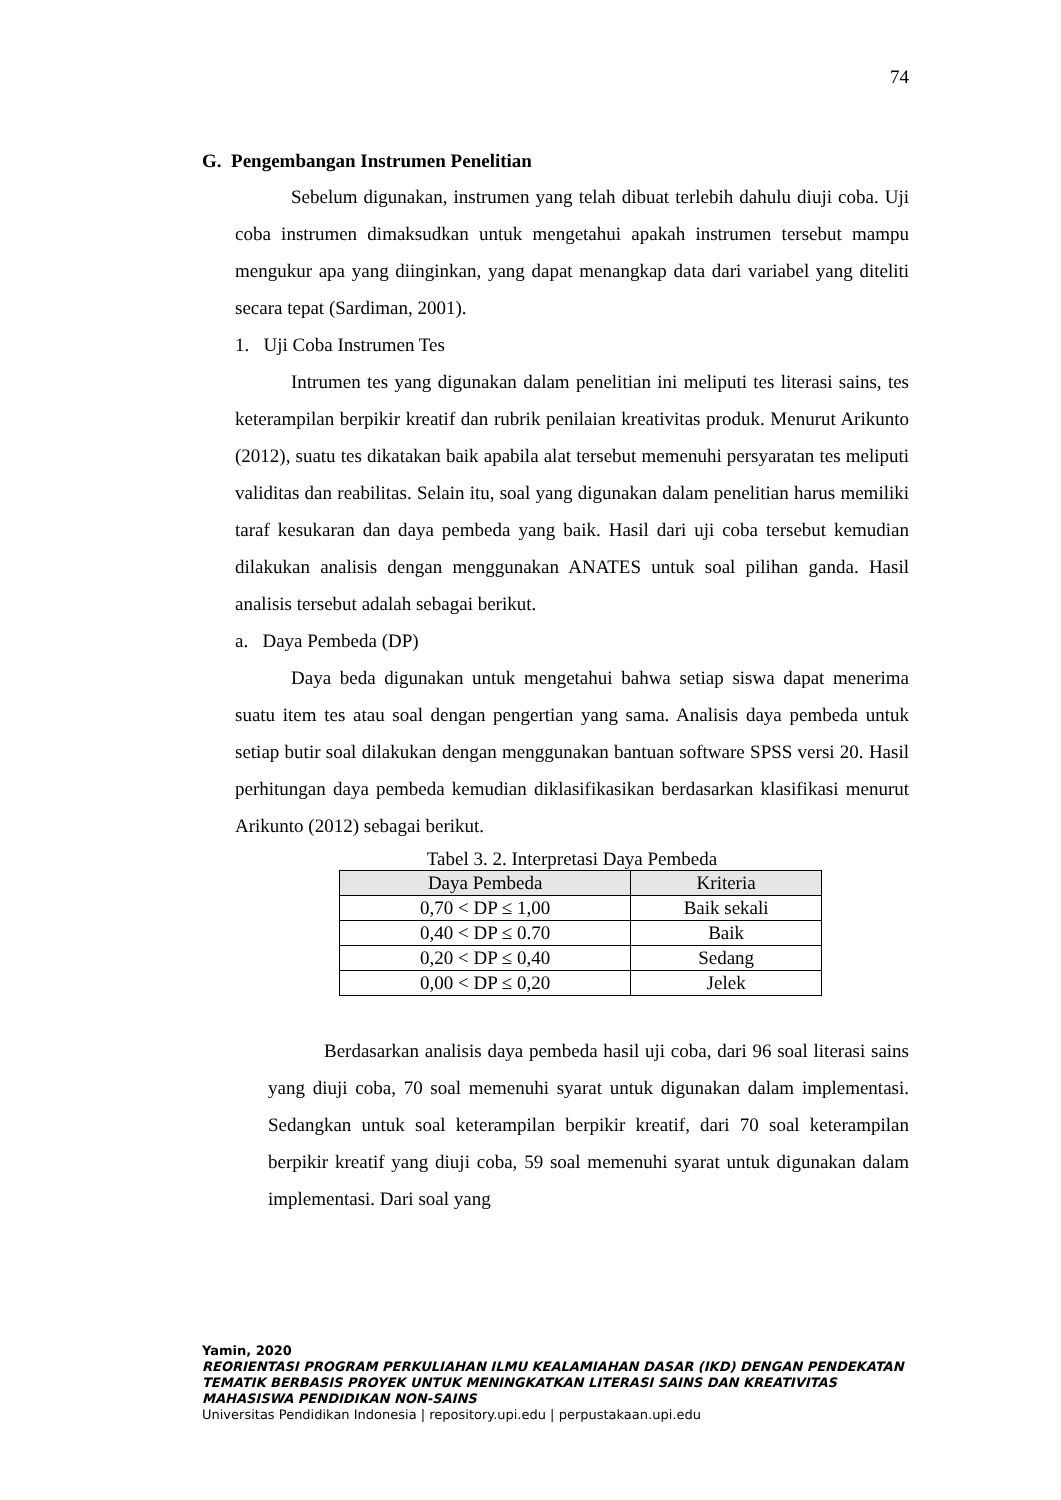74
G. Pengembangan Instrumen Penelitian
Sebelum digunakan, instrumen yang telah dibuat terlebih dahulu diuji coba. Uji coba instrumen dimaksudkan untuk mengetahui apakah instrumen tersebut mampu mengukur apa yang diinginkan, yang dapat menangkap data dari variabel yang diteliti secara tepat (Sardiman, 2001).
1. Uji Coba Instrumen Tes
Intrumen tes yang digunakan dalam penelitian ini meliputi tes literasi sains, tes keterampilan berpikir kreatif dan rubrik penilaian kreativitas produk. Menurut Arikunto (2012), suatu tes dikatakan baik apabila alat tersebut memenuhi persyaratan tes meliputi validitas dan reabilitas. Selain itu, soal yang digunakan dalam penelitian harus memiliki taraf kesukaran dan daya pembeda yang baik. Hasil dari uji coba tersebut kemudian dilakukan analisis dengan menggunakan ANATES untuk soal pilihan ganda. Hasil analisis tersebut adalah sebagai berikut.
a. Daya Pembeda (DP)
Daya beda digunakan untuk mengetahui bahwa setiap siswa dapat menerima suatu item tes atau soal dengan pengertian yang sama. Analisis daya pembeda untuk setiap butir soal dilakukan dengan menggunakan bantuan software SPSS versi 20. Hasil perhitungan daya pembeda kemudian diklasifikasikan berdasarkan klasifikasi menurut Arikunto (2012) sebagai berikut.
Tabel 3. 2. Interpretasi Daya Pembeda
| Daya Pembeda | Kriteria |
| --- | --- |
| 0,70 < DP ≤ 1,00 | Baik sekali |
| 0,40 < DP ≤ 0.70 | Baik |
| 0,20 < DP ≤ 0,40 | Sedang |
| 0,00 < DP ≤ 0,20 | Jelek |
Berdasarkan analisis daya pembeda hasil uji coba, dari 96 soal literasi sains yang diuji coba, 70 soal memenuhi syarat untuk digunakan dalam implementasi. Sedangkan untuk soal keterampilan berpikir kreatif, dari 70 soal keterampilan berpikir kreatif yang diuji coba, 59 soal memenuhi syarat untuk digunakan dalam implementasi. Dari soal yang
Yamin, 2020
REORIENTASI PROGRAM PERKULIAHAN ILMU KEALAMIAHAN DASAR (IKD) DENGAN PENDEKATAN TEMATIK BERBASIS PROYEK UNTUK MENINGKATKAN LITERASI SAINS DAN KREATIVITAS MAHASISWA PENDIDIKAN NON-SAINS
Universitas Pendidikan Indonesia | repository.upi.edu | perpustakaan.upi.edu